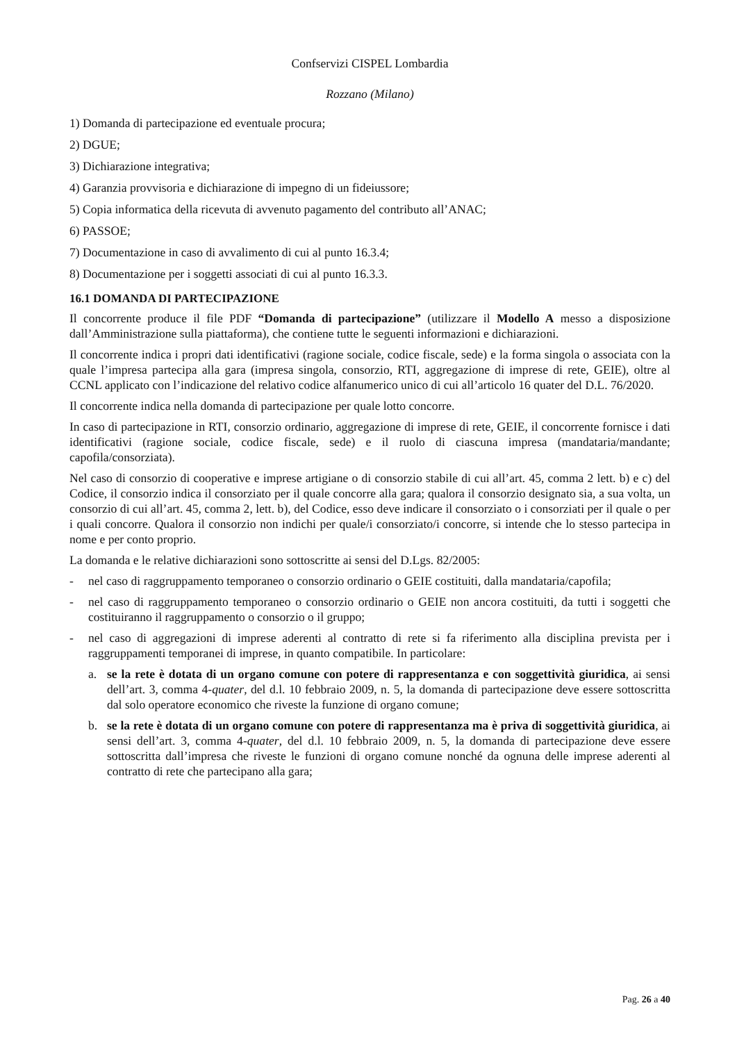Confservizi CISPEL Lombardia
Rozzano (Milano)
1) Domanda di partecipazione ed eventuale procura;
2) DGUE;
3) Dichiarazione integrativa;
4) Garanzia provvisoria e dichiarazione di impegno di un fideiussore;
5) Copia informatica della ricevuta di avvenuto pagamento del contributo all’ANAC;
6) PASSOE;
7) Documentazione in caso di avvalimento di cui al punto 16.3.4;
8) Documentazione per i soggetti associati di cui al punto 16.3.3.
16.1 DOMANDA DI PARTECIPAZIONE
Il concorrente produce il file PDF “Domanda di partecipazione” (utilizzare il Modello A messo a disposizione dall’Amministrazione sulla piattaforma), che contiene tutte le seguenti informazioni e dichiarazioni.
Il concorrente indica i propri dati identificativi (ragione sociale, codice fiscale, sede) e la forma singola o associata con la quale l’impresa partecipa alla gara (impresa singola, consorzio, RTI, aggregazione di imprese di rete, GEIE), oltre al CCNL applicato con l’indicazione del relativo codice alfanumerico unico di cui all’articolo 16 quater del D.L. 76/2020.
Il concorrente indica nella domanda di partecipazione per quale lotto concorre.
In caso di partecipazione in RTI, consorzio ordinario, aggregazione di imprese di rete, GEIE, il concorrente fornisce i dati identificativi (ragione sociale, codice fiscale, sede) e il ruolo di ciascuna impresa (mandataria/mandante; capofila/consorziata).
Nel caso di consorzio di cooperative e imprese artigiane o di consorzio stabile di cui all’art. 45, comma 2 lett. b) e c) del Codice, il consorzio indica il consorziato per il quale concorre alla gara; qualora il consorzio designato sia, a sua volta, un consorzio di cui all’art. 45, comma 2, lett. b), del Codice, esso deve indicare il consorziato o i consorziati per il quale o per i quali concorre. Qualora il consorzio non indichi per quale/i consorziato/i concorre, si intende che lo stesso partecipa in nome e per conto proprio.
La domanda e le relative dichiarazioni sono sottoscritte ai sensi del D.Lgs. 82/2005:
- nel caso di raggruppamento temporaneo o consorzio ordinario o GEIE costituiti, dalla mandataria/capofila;
- nel caso di raggruppamento temporaneo o consorzio ordinario o GEIE non ancora costituiti, da tutti i soggetti che costituiranno il raggruppamento o consorzio o il gruppo;
- nel caso di aggregazioni di imprese aderenti al contratto di rete si fa riferimento alla disciplina prevista per i raggruppamenti temporanei di imprese, in quanto compatibile. In particolare:
a. se la rete è dotata di un organo comune con potere di rappresentanza e con soggettività giuridica, ai sensi dell’art. 3, comma 4-quater, del d.l. 10 febbraio 2009, n. 5, la domanda di partecipazione deve essere sottoscritta dal solo operatore economico che riveste la funzione di organo comune;
b. se la rete è dotata di un organo comune con potere di rappresentanza ma è priva di soggettività giuridica, ai sensi dell’art. 3, comma 4-quater, del d.l. 10 febbraio 2009, n. 5, la domanda di partecipazione deve essere sottoscritta dall’impresa che riveste le funzioni di organo comune nonché da ognuna delle imprese aderenti al contratto di rete che partecipano alla gara;
Pag. 26 a 40